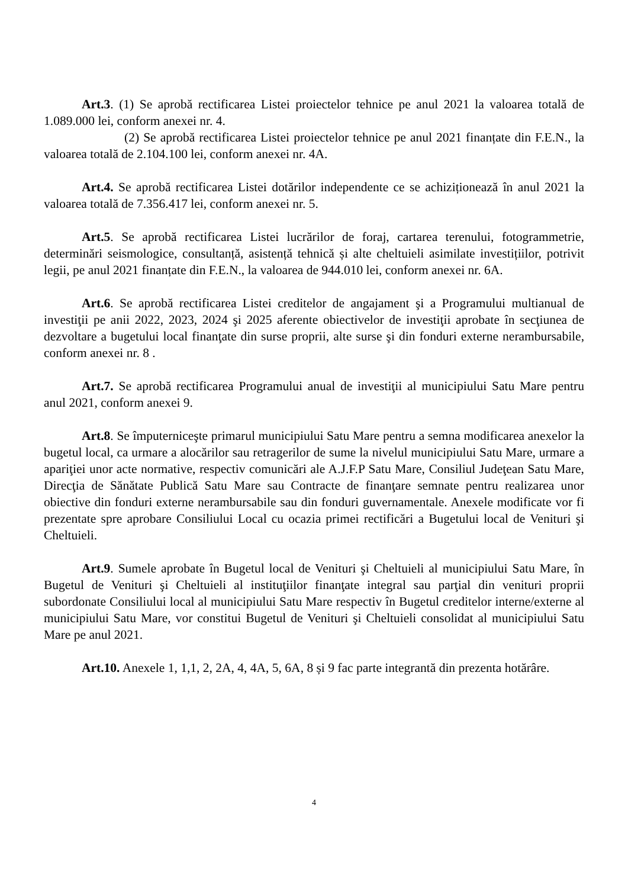Art.3. (1) Se aprobă rectificarea Listei proiectelor tehnice pe anul 2021 la valoarea totală de 1.089.000 lei, conform anexei nr. 4.
(2) Se aprobă rectificarea Listei proiectelor tehnice pe anul 2021 finanțate din F.E.N., la valoarea totală de 2.104.100 lei, conform anexei nr. 4A.
Art.4. Se aprobă rectificarea Listei dotărilor independente ce se achiziționează în anul 2021 la valoarea totală de 7.356.417 lei, conform anexei nr. 5.
Art.5. Se aprobă rectificarea Listei lucrărilor de foraj, cartarea terenului, fotogrammetrie, determinări seismologice, consultanță, asistență tehnică și alte cheltuieli asimilate investițiilor, potrivit legii, pe anul 2021 finanțate din F.E.N., la valoarea de 944.010 lei, conform anexei nr. 6A.
Art.6. Se aprobă rectificarea Listei creditelor de angajament şi a Programului multianual de investiţii pe anii 2022, 2023, 2024 şi 2025 aferente obiectivelor de investiţii aprobate în secţiunea de dezvoltare a bugetului local finanţate din surse proprii, alte surse şi din fonduri externe nerambursabile, conform anexei nr. 8 .
Art.7. Se aprobă rectificarea Programului anual de investiţii al municipiului Satu Mare pentru anul 2021, conform anexei 9.
Art.8. Se împuterniceşte primarul municipiului Satu Mare pentru a semna modificarea anexelor la bugetul local, ca urmare a alocărilor sau retragerilor de sume la nivelul municipiului Satu Mare, urmare a apariţiei unor acte normative, respectiv comunicări ale A.J.F.P Satu Mare, Consiliul Judeţean Satu Mare, Direcţia de Sănătate Publică Satu Mare sau Contracte de finanţare semnate pentru realizarea unor obiective din fonduri externe nerambursabile sau din fonduri guvernamentale. Anexele modificate vor fi prezentate spre aprobare Consiliului Local cu ocazia primei rectificări a Bugetului local de Venituri şi Cheltuieli.
Art.9. Sumele aprobate în Bugetul local de Venituri şi Cheltuieli al municipiului Satu Mare, în Bugetul de Venituri şi Cheltuieli al instituţiilor finanţate integral sau parţial din venituri proprii subordonate Consiliului local al municipiului Satu Mare respectiv în Bugetul creditelor interne/externe al municipiului Satu Mare, vor constitui Bugetul de Venituri şi Cheltuieli consolidat al municipiului Satu Mare pe anul 2021.
Art.10. Anexele 1, 1,1, 2, 2A, 4, 4A, 5, 6A, 8 și 9 fac parte integrantă din prezenta hotărâre.
4